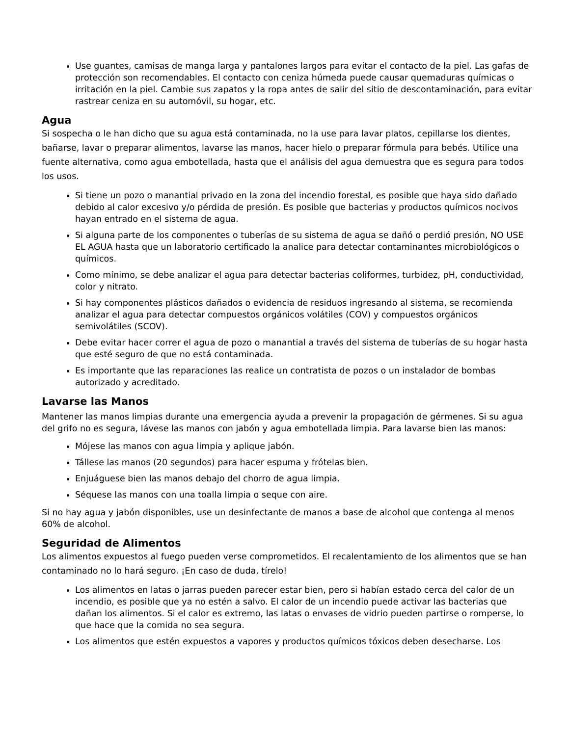Use guantes, camisas de manga larga y pantalones largos para evitar el contacto de la piel. Las gafas de protección son recomendables. El contacto con ceniza húmeda puede causar quemaduras químicas o irritación en la piel. Cambie sus zapatos y la ropa antes de salir del sitio de descontaminación, para evitar rastrear ceniza en su automóvil, su hogar, etc.
Agua
Si sospecha o le han dicho que su agua está contaminada, no la use para lavar platos, cepillarse los dientes, bañarse, lavar o preparar alimentos, lavarse las manos, hacer hielo o preparar fórmula para bebés. Utilice una fuente alternativa, como agua embotellada, hasta que el análisis del agua demuestra que es segura para todos los usos.
Si tiene un pozo o manantial privado en la zona del incendio forestal, es posible que haya sido dañado debido al calor excesivo y/o pérdida de presión. Es posible que bacterias y productos químicos nocivos hayan entrado en el sistema de agua.
Si alguna parte de los componentes o tuberías de su sistema de agua se dañó o perdió presión, NO USE EL AGUA hasta que un laboratorio certificado la analice para detectar contaminantes microbiológicos o químicos.
Como mínimo, se debe analizar el agua para detectar bacterias coliformes, turbidez, pH, conductividad, color y nitrato.
Si hay componentes plásticos dañados o evidencia de residuos ingresando al sistema, se recomienda analizar el agua para detectar compuestos orgánicos volátiles (COV) y compuestos orgánicos semivolátiles (SCOV).
Debe evitar hacer correr el agua de pozo o manantial a través del sistema de tuberías de su hogar hasta que esté seguro de que no está contaminada.
Es importante que las reparaciones las realice un contratista de pozos o un instalador de bombas autorizado y acreditado.
Lavarse las Manos
Mantener las manos limpias durante una emergencia ayuda a prevenir la propagación de gérmenes. Si su agua del grifo no es segura, lávese las manos con jabón y agua embotellada limpia. Para lavarse bien las manos:
Mójese las manos con agua limpia y aplique jabón.
Tállese las manos (20 segundos) para hacer espuma y frótelas bien.
Enjuáguese bien las manos debajo del chorro de agua limpia.
Séquese las manos con una toalla limpia o seque con aire.
Si no hay agua y jabón disponibles, use un desinfectante de manos a base de alcohol que contenga al menos 60% de alcohol.
Seguridad de Alimentos
Los alimentos expuestos al fuego pueden verse comprometidos. El recalentamiento de los alimentos que se han contaminado no lo hará seguro. ¡En caso de duda, tírelo!
Los alimentos en latas o jarras pueden parecer estar bien, pero si habían estado cerca del calor de un incendio, es posible que ya no estén a salvo. El calor de un incendio puede activar las bacterias que dañan los alimentos. Si el calor es extremo, las latas o envases de vidrio pueden partirse o romperse, lo que hace que la comida no sea segura.
Los alimentos que estén expuestos a vapores y productos químicos tóxicos deben desecharse. Los